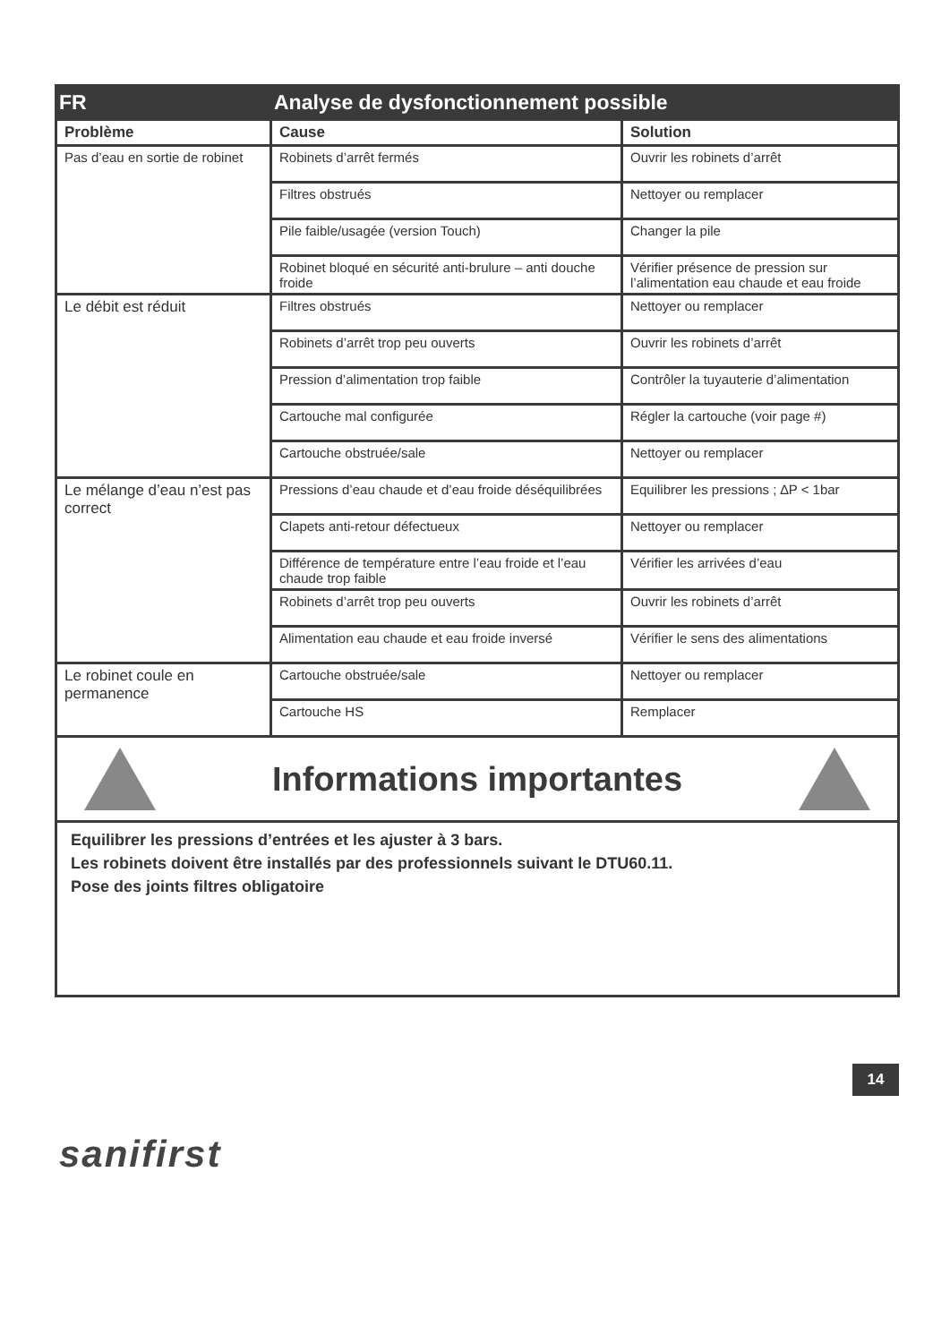| FR | Analyse de dysfonctionnement possible | |
| Problème | Cause | Solution |
| Pas d’eau en sortie de robinet | Robinets d’arrêt fermés | Ouvrir les robinets d’arrêt |
| | Filtres obstrués | Nettoyer ou remplacer |
| | Pile faible/usagée (version Touch) | Changer la pile |
| | Robinet bloqué en sécurité anti-brulure – anti douche froide | Vérifier présence de pression sur l’alimentation eau chaude et eau froide |
| Le débit est réduit | Filtres obstrués | Nettoyer ou remplacer |
| | Robinets d’arrêt trop peu ouverts | Ouvrir les robinets d’arrêt |
| | Pression d’alimentation trop faible | Contrôler la tuyauterie d’alimentation |
| | Cartouche mal configurée | Régler la cartouche (voir page #) |
| | Cartouche obstruée/sale | Nettoyer ou remplacer |
| Le mélange d’eau n’est pas correct | Pressions d’eau chaude et d’eau froide déséquilibrées | Equilibrer les pressions ; ∆P < 1bar |
| | Clapets anti-retour défectueux | Nettoyer ou remplacer |
| | Différence de température entre l’eau froide et l’eau chaude trop faible | Vérifier les arrivées d’eau |
| | Robinets d’arrêt trop peu ouverts | Ouvrir les robinets d’arrêt |
| | Alimentation eau chaude et eau froide inversé | Vérifier le sens des alimentations |
| Le robinet coule en permanence | Cartouche obstruée/sale | Nettoyer ou remplacer |
| | Cartouche HS | Remplacer |
Informations importantes
Equilibrer les pressions d’entrées et les ajuster à 3 bars.
Les robinets doivent être installés par des professionnels suivant le DTU60.11.
Pose des joints filtres obligatoire
14
sanifirst